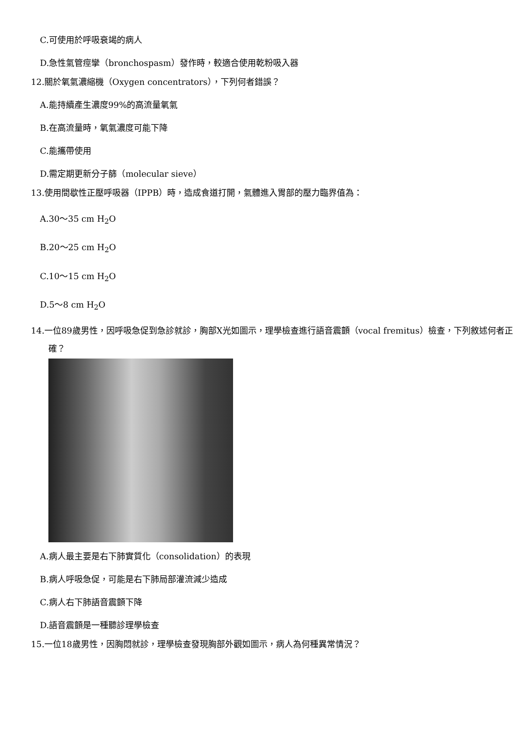C.可使用於呼吸衰竭的病人
D.急性氣管痙攣（bronchospasm）發作時，較適合使用乾粉吸入器
12.關於氧氣濃縮機（Oxygen concentrators），下列何者錯誤？
A.能持續產生濃度99%的高流量氧氣
B.在高流量時，氧氣濃度可能下降
C.能攜帶使用
D.需定期更新分子篩（molecular sieve）
13.使用間歇性正壓呼吸器（IPPB）時，造成食道打開，氣體進入胃部的壓力臨界值為：
A.30～35 cm H<sub>2</sub>O
B.20～25 cm H<sub>2</sub>O
C.10～15 cm H<sub>2</sub>O
D.5～8 cm H<sub>2</sub>O
14.一位89歲男性，因呼吸急促到急診就診，胸部X光如圖示，理學檢查進行語音震顫（vocal fremitus）檢查，下列敘述何者正確？
A.病人最主要是右下肺實質化（consolidation）的表現
B.病人呼吸急促，可能是右下肺局部灌流減少造成
C.病人右下肺語音震顫下降
D.語音震顫是一種聽診理學檢查
15.一位18歲男性，因胸悶就診，理學檢查發現胸部外觀如圖示，病人為何種異常情況？